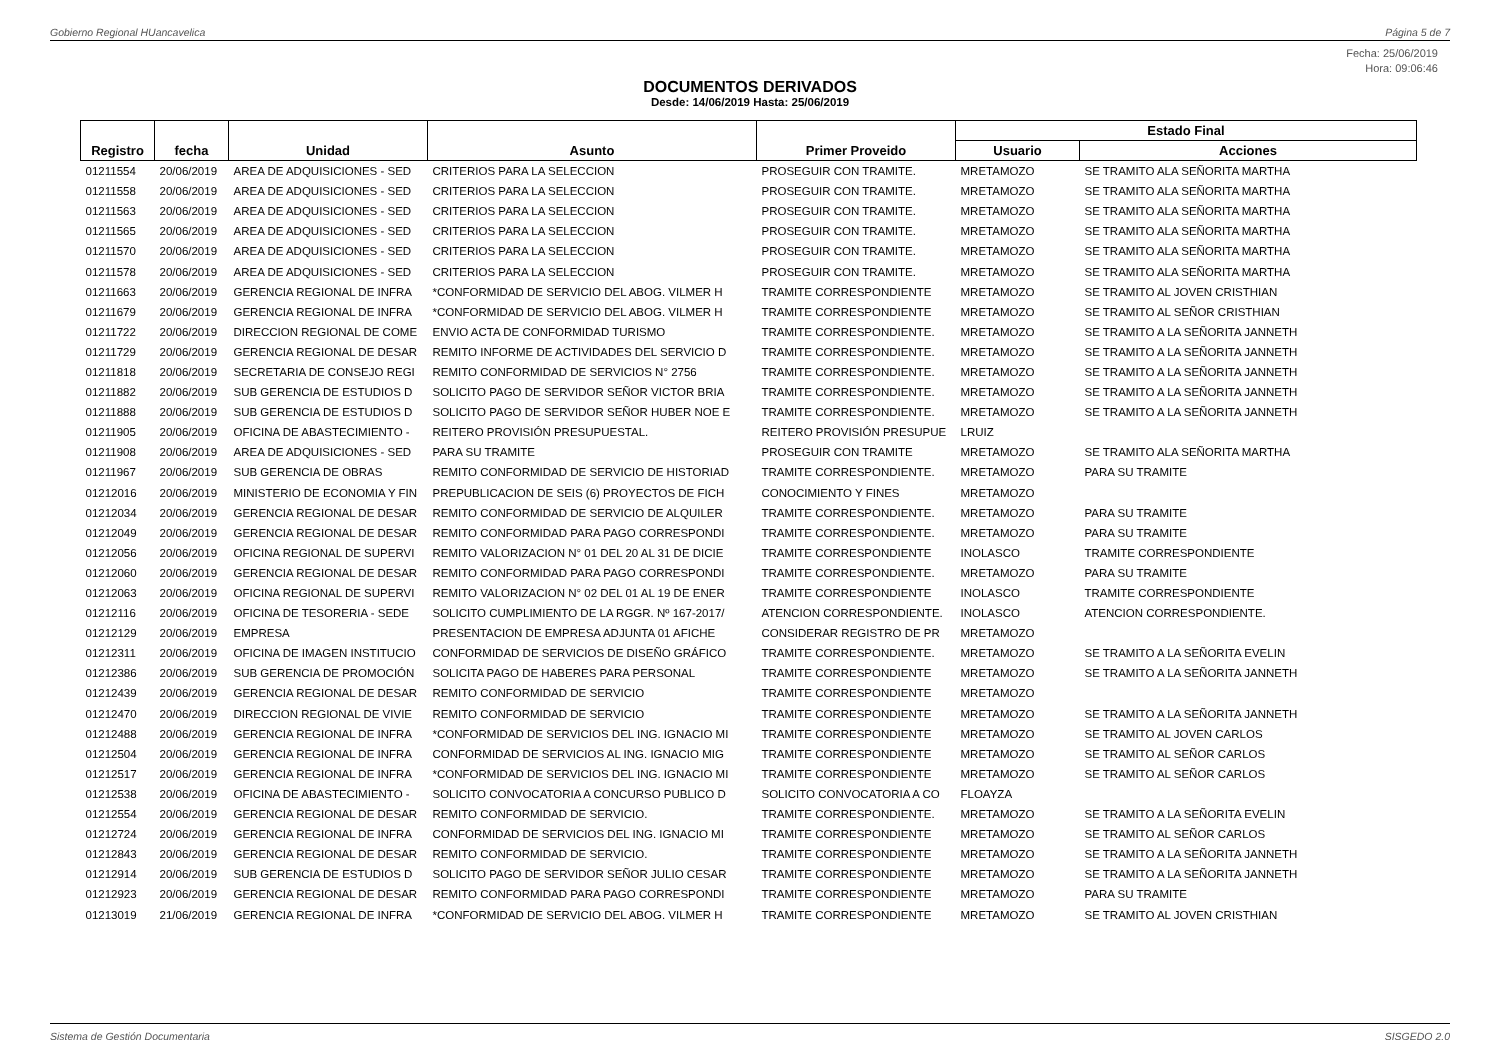Gobierno Regional HUancavelica Página 5 de 7
Fecha: 25/06/2019
Hora: 09:06:46
DOCUMENTOS DERIVADOS
Desde: 14/06/2019 Hasta: 25/06/2019
| Registro | fecha | Unidad | Asunto | Primer Proveido | Estado Final | |
| --- | --- | --- | --- | --- | --- | --- |
| | | | | | Usuario | Acciones |
| 01211554 | 20/06/2019 | AREA DE ADQUISICIONES - SED | CRITERIOS PARA LA SELECCION | PROSEGUIR CON TRAMITE. | MRETAMOZO | SE TRAMITO ALA SEÑORITA MARTHA |
| 01211558 | 20/06/2019 | AREA DE ADQUISICIONES - SED | CRITERIOS PARA LA SELECCION | PROSEGUIR CON TRAMITE. | MRETAMOZO | SE TRAMITO ALA SEÑORITA MARTHA |
| 01211563 | 20/06/2019 | AREA DE ADQUISICIONES - SED | CRITERIOS PARA LA SELECCION | PROSEGUIR CON TRAMITE. | MRETAMOZO | SE TRAMITO ALA SEÑORITA MARTHA |
| 01211565 | 20/06/2019 | AREA DE ADQUISICIONES - SED | CRITERIOS PARA LA SELECCION | PROSEGUIR CON TRAMITE. | MRETAMOZO | SE TRAMITO ALA SEÑORITA MARTHA |
| 01211570 | 20/06/2019 | AREA DE ADQUISICIONES - SED | CRITERIOS PARA LA SELECCION | PROSEGUIR CON TRAMITE. | MRETAMOZO | SE TRAMITO ALA SEÑORITA MARTHA |
| 01211578 | 20/06/2019 | AREA DE ADQUISICIONES - SED | CRITERIOS PARA LA SELECCION | PROSEGUIR CON TRAMITE. | MRETAMOZO | SE TRAMITO ALA SEÑORITA MARTHA |
| 01211663 | 20/06/2019 | GERENCIA REGIONAL DE INFRA | *CONFORMIDAD DE SERVICIO DEL ABOG. VILMER H | TRAMITE CORRESPONDIENTE | MRETAMOZO | SE TRAMITO AL JOVEN CRISTHIAN |
| 01211679 | 20/06/2019 | GERENCIA REGIONAL DE INFRA | *CONFORMIDAD DE SERVICIO DEL ABOG. VILMER H | TRAMITE CORRESPONDIENTE | MRETAMOZO | SE TRAMITO AL SEÑOR CRISTHIAN |
| 01211722 | 20/06/2019 | DIRECCION REGIONAL DE COME | ENVIO ACTA DE CONFORMIDAD TURISMO | TRAMITE CORRESPONDIENTE. | MRETAMOZO | SE TRAMITO A LA SEÑORITA JANNETH |
| 01211729 | 20/06/2019 | GERENCIA REGIONAL DE DESAR | REMITO INFORME DE ACTIVIDADES DEL SERVICIO D | TRAMITE CORRESPONDIENTE. | MRETAMOZO | SE TRAMITO A LA SEÑORITA JANNETH |
| 01211818 | 20/06/2019 | SECRETARIA DE CONSEJO REGI | REMITO CONFORMIDAD DE SERVICIOS N° 2756 | TRAMITE CORRESPONDIENTE. | MRETAMOZO | SE TRAMITO A LA SEÑORITA JANNETH |
| 01211882 | 20/06/2019 | SUB GERENCIA DE ESTUDIOS D | SOLICITO PAGO DE SERVIDOR SEÑOR VICTOR BRIA | TRAMITE CORRESPONDIENTE. | MRETAMOZO | SE TRAMITO A LA SEÑORITA JANNETH |
| 01211888 | 20/06/2019 | SUB GERENCIA DE ESTUDIOS D | SOLICITO PAGO DE SERVIDOR SEÑOR HUBER NOE E | TRAMITE CORRESPONDIENTE. | MRETAMOZO | SE TRAMITO A LA SEÑORITA JANNETH |
| 01211905 | 20/06/2019 | OFICINA DE ABASTECIMIENTO - | REITERO PROVISIÓN PRESUPUESTAL. | REITERO PROVISIÓN PRESUPUE | LRUIZ | |
| 01211908 | 20/06/2019 | AREA DE ADQUISICIONES - SED | PARA SU TRAMITE | PROSEGUIR CON TRAMITE | MRETAMOZO | SE TRAMITO ALA SEÑORITA MARTHA |
| 01211967 | 20/06/2019 | SUB GERENCIA DE OBRAS | REMITO CONFORMIDAD DE SERVICIO DE HISTORIAD | TRAMITE CORRESPONDIENTE. | MRETAMOZO | PARA SU TRAMITE |
| 01212016 | 20/06/2019 | MINISTERIO DE ECONOMIA Y FIN | PREPUBLICACION DE SEIS (6) PROYECTOS DE FICH | CONOCIMIENTO Y FINES | MRETAMOZO | |
| 01212034 | 20/06/2019 | GERENCIA REGIONAL DE DESAR | REMITO CONFORMIDAD DE SERVICIO DE ALQUILER | TRAMITE CORRESPONDIENTE. | MRETAMOZO | PARA SU TRAMITE |
| 01212049 | 20/06/2019 | GERENCIA REGIONAL DE DESAR | REMITO CONFORMIDAD PARA PAGO CORRESPONDI | TRAMITE CORRESPONDIENTE. | MRETAMOZO | PARA SU TRAMITE |
| 01212056 | 20/06/2019 | OFICINA REGIONAL DE SUPERVI | REMITO VALORIZACION N° 01 DEL 20 AL 31 DE DICIE | TRAMITE CORRESPONDIENTE | INOLASCO | TRAMITE CORRESPONDIENTE |
| 01212060 | 20/06/2019 | GERENCIA REGIONAL DE DESAR | REMITO CONFORMIDAD PARA PAGO CORRESPONDI | TRAMITE CORRESPONDIENTE. | MRETAMOZO | PARA SU TRAMITE |
| 01212063 | 20/06/2019 | OFICINA REGIONAL DE SUPERVI | REMITO VALORIZACION N° 02 DEL 01 AL 19 DE ENER | TRAMITE CORRESPONDIENTE | INOLASCO | TRAMITE CORRESPONDIENTE |
| 01212116 | 20/06/2019 | OFICINA DE TESORERIA - SEDE | SOLICITO CUMPLIMIENTO DE LA RGGR. Nº 167-2017/ | ATENCION CORRESPONDIENTE. | INOLASCO | ATENCION CORRESPONDIENTE. |
| 01212129 | 20/06/2019 | EMPRESA | PRESENTACION DE EMPRESA ADJUNTA 01 AFICHE | CONSIDERAR REGISTRO DE PR | MRETAMOZO | |
| 01212311 | 20/06/2019 | OFICINA DE IMAGEN INSTITUCIO | CONFORMIDAD DE SERVICIOS DE DISEÑO GRÁFICO | TRAMITE CORRESPONDIENTE. | MRETAMOZO | SE TRAMITO A LA SEÑORITA EVELIN |
| 01212386 | 20/06/2019 | SUB GERENCIA DE PROMOCIÓN | SOLICITA PAGO DE HABERES PARA PERSONAL | TRAMITE CORRESPONDIENTE | MRETAMOZO | SE TRAMITO A LA SEÑORITA JANNETH |
| 01212439 | 20/06/2019 | GERENCIA REGIONAL DE DESAR | REMITO CONFORMIDAD DE SERVICIO | TRAMITE CORRESPONDIENTE | MRETAMOZO | |
| 01212470 | 20/06/2019 | DIRECCION REGIONAL DE VIVIE | REMITO CONFORMIDAD DE SERVICIO | TRAMITE CORRESPONDIENTE | MRETAMOZO | SE TRAMITO A LA SEÑORITA JANNETH |
| 01212488 | 20/06/2019 | GERENCIA REGIONAL DE INFRA | *CONFORMIDAD DE SERVICIOS DEL ING. IGNACIO MI | TRAMITE CORRESPONDIENTE | MRETAMOZO | SE TRAMITO AL JOVEN CARLOS |
| 01212504 | 20/06/2019 | GERENCIA REGIONAL DE INFRA | CONFORMIDAD DE SERVICIOS AL ING. IGNACIO MIG | TRAMITE CORRESPONDIENTE | MRETAMOZO | SE TRAMITO AL SEÑOR CARLOS |
| 01212517 | 20/06/2019 | GERENCIA REGIONAL DE INFRA | *CONFORMIDAD DE SERVICIOS DEL ING. IGNACIO MI | TRAMITE CORRESPONDIENTE | MRETAMOZO | SE TRAMITO AL SEÑOR CARLOS |
| 01212538 | 20/06/2019 | OFICINA DE ABASTECIMIENTO - | SOLICITO CONVOCATORIA A CONCURSO PUBLICO D | SOLICITO CONVOCATORIA A CO | FLOAYZA | |
| 01212554 | 20/06/2019 | GERENCIA REGIONAL DE DESAR | REMITO CONFORMIDAD DE SERVICIO. | TRAMITE CORRESPONDIENTE. | MRETAMOZO | SE TRAMITO A LA SEÑORITA EVELIN |
| 01212724 | 20/06/2019 | GERENCIA REGIONAL DE INFRA | CONFORMIDAD DE SERVICIOS DEL ING. IGNACIO MI | TRAMITE CORRESPONDIENTE | MRETAMOZO | SE TRAMITO AL SEÑOR CARLOS |
| 01212843 | 20/06/2019 | GERENCIA REGIONAL DE DESAR | REMITO CONFORMIDAD DE SERVICIO. | TRAMITE CORRESPONDIENTE | MRETAMOZO | SE TRAMITO A LA SEÑORITA JANNETH |
| 01212914 | 20/06/2019 | SUB GERENCIA DE ESTUDIOS D | SOLICITO PAGO DE SERVIDOR SEÑOR JULIO CESAR | TRAMITE CORRESPONDIENTE | MRETAMOZO | SE TRAMITO A LA SEÑORITA JANNETH |
| 01212923 | 20/06/2019 | GERENCIA REGIONAL DE DESAR | REMITO CONFORMIDAD PARA PAGO CORRESPONDI | TRAMITE CORRESPONDIENTE | MRETAMOZO | PARA SU TRAMITE |
| 01213019 | 21/06/2019 | GERENCIA REGIONAL DE INFRA | *CONFORMIDAD DE SERVICIO DEL ABOG. VILMER H | TRAMITE CORRESPONDIENTE | MRETAMOZO | SE TRAMITO AL JOVEN CRISTHIAN |
Sistema de Gestión Documentaria SISGEDO 2.0